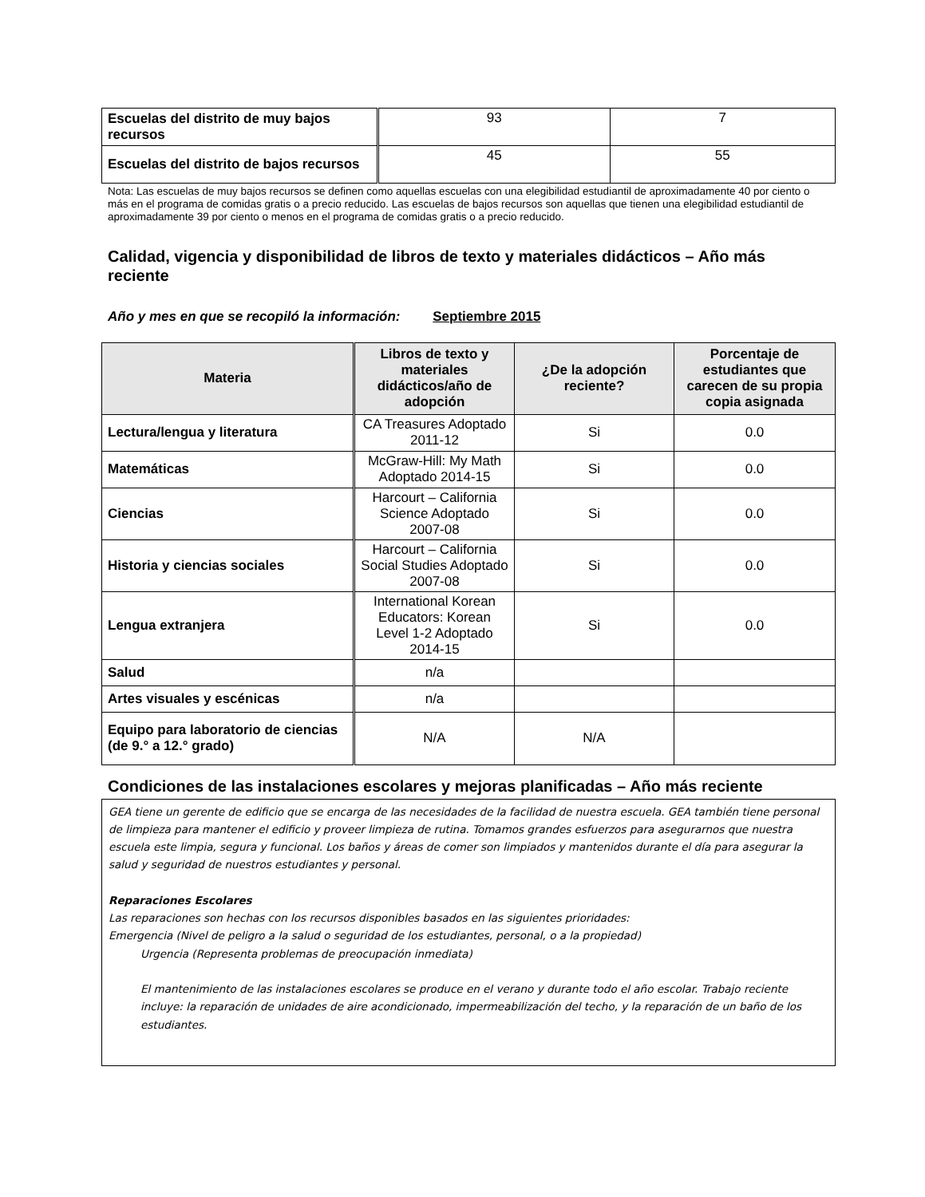| Escuelas del distrito de muy bajos recursos | 93 | 7 |
| Escuelas del distrito de bajos recursos | 45 | 55 |
Nota: Las escuelas de muy bajos recursos se definen como aquellas escuelas con una elegibilidad estudiantil de aproximadamente 40 por ciento o más en el programa de comidas gratis o a precio reducido. Las escuelas de bajos recursos son aquellas que tienen una elegibilidad estudiantil de aproximadamente 39 por ciento o menos en el programa de comidas gratis o a precio reducido.
Calidad, vigencia y disponibilidad de libros de texto y materiales didácticos – Año más reciente
Año y mes en que se recopiló la información: Septiembre 2015
| Materia | Libros de texto y materiales didácticos/año de adopción | ¿De la adopción reciente? | Porcentaje de estudiantes que carecen de su propia copia asignada |
| --- | --- | --- | --- |
| Lectura/lengua y literatura | CA Treasures Adoptado 2011-12 | Si | 0.0 |
| Matemáticas | McGraw-Hill: My Math Adoptado 2014-15 | Si | 0.0 |
| Ciencias | Harcourt – California Science Adoptado 2007-08 | Si | 0.0 |
| Historia y ciencias sociales | Harcourt – California Social Studies Adoptado 2007-08 | Si | 0.0 |
| Lengua extranjera | International Korean Educators: Korean Level 1-2 Adoptado 2014-15 | Si | 0.0 |
| Salud | n/a | | |
| Artes visuales y escénicas | n/a | | |
| Equipo para laboratorio de ciencias (de 9.° a 12.° grado) | N/A | N/A | |
Condiciones de las instalaciones escolares y mejoras planificadas – Año más reciente
GEA tiene un gerente de edificio que se encarga de las necesidades de la facilidad de nuestra escuela. GEA también tiene personal de limpieza para mantener el edificio y proveer limpieza de rutina. Tomamos grandes esfuerzos para asegurarnos que nuestra escuela este limpia, segura y funcional. Los baños y áreas de comer son limpiados y mantenidos durante el día para asegurar la salud y seguridad de nuestros estudiantes y personal.
Reparaciones Escolares
Las reparaciones son hechas con los recursos disponibles basados en las siguientes prioridades:
Emergencia (Nivel de peligro a la salud o seguridad de los estudiantes, personal, o a la propiedad)
Urgencia (Representa problemas de preocupación inmediata)
El mantenimiento de las instalaciones escolares se produce en el verano y durante todo el año escolar. Trabajo reciente incluye: la reparación de unidades de aire acondicionado, impermeabilización del techo, y la reparación de un baño de los estudiantes.